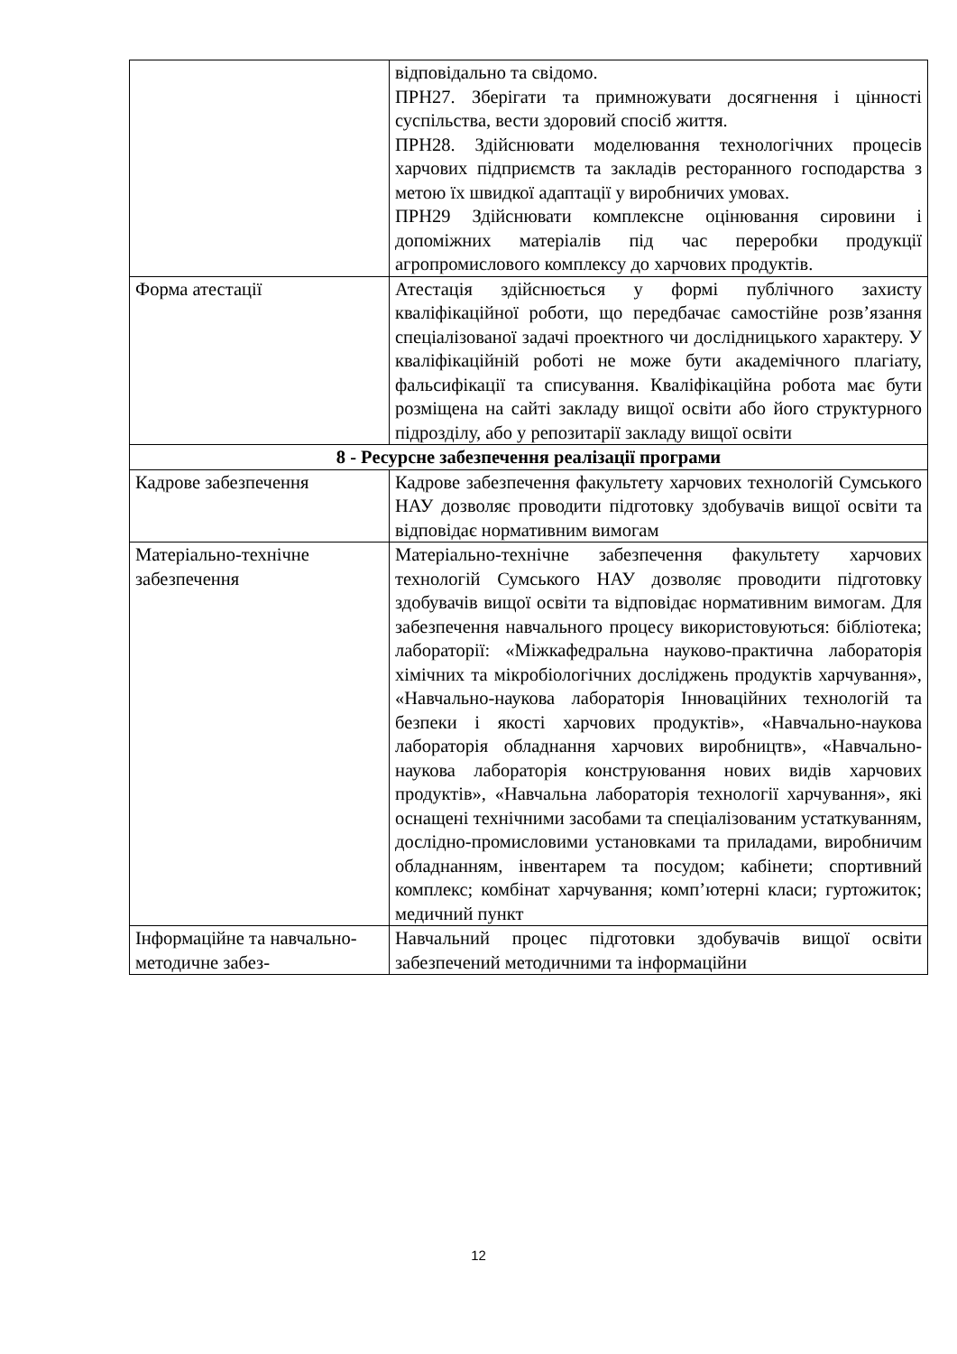| | відповідально та свідомо. ПРН27. Зберігати та примножувати досягнення і цінності суспільства, вести здоровий спосіб життя. ПРН28. Здійснювати моделювання технологічних процесів харчових підприємств та закладів ресторанного господарства з метою їх швидкої адаптації у виробничих умовах. ПРН29 Здійснювати комплексне оцінювання сировини і допоміжних матеріалів під час переробки продукції агропромислового комплексу до харчових продуктів. |
| Форма атестації | Атестація здійснюється у формі публічного захисту кваліфікаційної роботи, що передбачає самостійне розв’язання спеціалізованої задачі проектного чи дослідницького характеру. У кваліфікаційній роботі не може бути академічного плагіату, фальсифікації та списування. Кваліфікаційна робота має бути розміщена на сайті закладу вищої освіти або його структурного підрозділу, або у репозитарії закладу вищої освіти |
| 8 - Ресурсне забезпечення реалізації програми | |
| Кадрове забезпечення | Кадрове забезпечення факультету харчових технологій Сумського НАУ дозволяє проводити підготовку здобувачів вищої освіти та відповідає нормативним вимогам |
| Матеріально-технічне забезпечення | Матеріально-технічне забезпечення факультету харчових технологій Сумського НАУ дозволяє проводити підготовку здобувачів вищої освіти та відповідає нормативним вимогам. Для забезпечення навчального процесу використовуються: бібліотека; лабораторії: «Міжкафедральна науково-практична лабораторія хімічних та мікробіологічних досліджень продуктів харчування», «Навчально-наукова лабораторія Інноваційних технологій та безпеки і якості харчових продуктів», «Навчально-наукова лабораторія обладнання харчових виробництв», «Навчально-наукова лабораторія конструювання нових видів харчових продуктів», «Навчальна лабораторія технології харчування», які оснащені технічними засобами та спеціалізованим устаткуванням, дослідно-промисловими установками та приладами, виробничим обладнанням, інвентарем та посудом; кабінети; спортивний комплекс; комбінат харчування; комп’ютерні класи; гуртожиток; медичний пункт |
| Інформаційне та навчально-методичне забез- | Навчальний процес підготовки здобувачів вищої освіти забезпечений методичними та інформаційни |
12